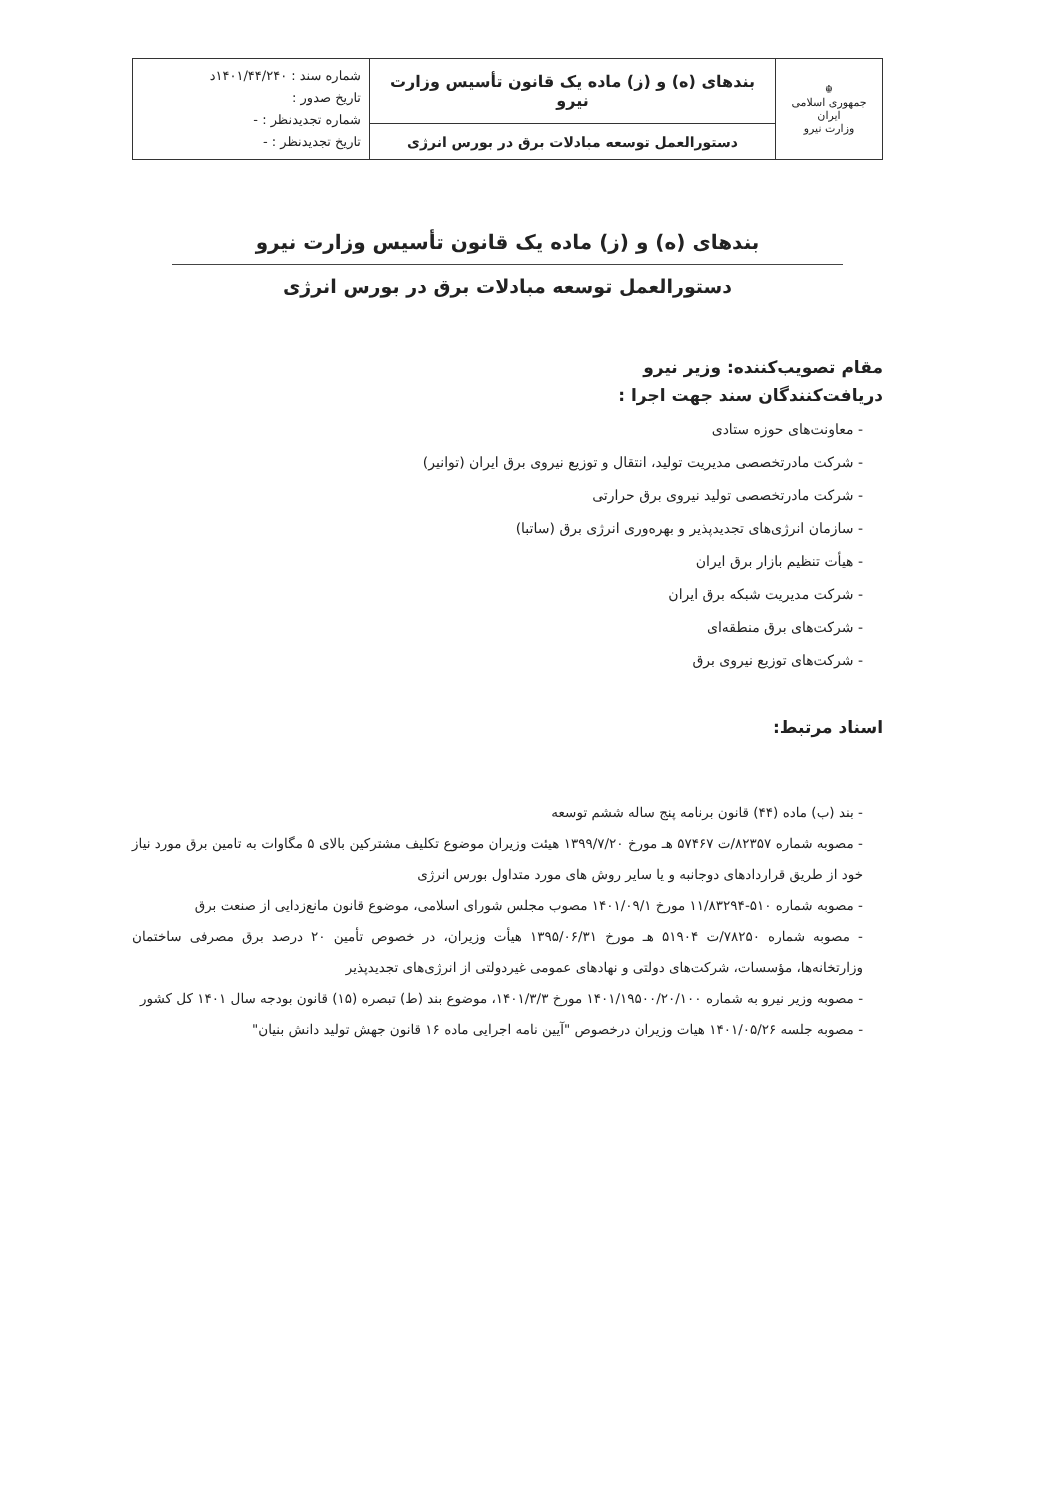| ☬ جمهوری اسلامی ایران وزارت نیرو | بندهای (ه) و (ز) ماده یک قانون تأسیس وزارت نیرو | شماره سند : ۱۴۰۱/۴۴/۲۴۰د تاریخ صدور : شماره تجدیدنظر : - تاریخ تجدیدنظر : - |
| | دستورالعمل توسعه مبادلات برق در بورس انرژی | |
بندهای (ه) و (ز) ماده یک قانون تأسیس وزارت نیرو
دستورالعمل توسعه مبادلات برق در بورس انرژی
مقام تصویب‌کننده: وزیر نیرو
دریافت‌کنندگان سند جهت اجرا :
- معاونت‌های حوزه ستادی
- شرکت مادرتخصصی مدیریت تولید، انتقال و توزیع نیروی برق ایران (توانیر)
- شرکت مادرتخصصی تولید نیروی برق حرارتی
- سازمان انرژی‌های تجدیدپذیر و بهره‌وری انرژی برق (ساتبا)
- هیأت تنظیم بازار برق ایران
- شرکت مدیریت شبکه برق ایران
- شرکت‌های برق منطقه‌ای
- شرکت‌های توزیع نیروی برق
اسناد مرتبط:
- بند (ب) ماده (۴۴) قانون برنامه پنج ساله ششم توسعه
- مصوبه شماره ۸۲۳۵۷/ت ۵۷۴۶۷ هـ مورخ ۱۳۹۹/۷/۲۰ هیئت وزیران موضوع تکلیف مشترکین بالای ۵ مگاوات به تامین برق مورد نیاز خود از طریق قراردادهای دوجانبه و یا سایر روش های مورد متداول بورس انرژی
- مصوبه شماره ۵۱۰-۱۱/۸۳۲۹۴ مورخ ۱۴۰۱/۰۹/۱ مصوب مجلس شورای اسلامی، موضوع قانون مانع‌زدایی از صنعت برق
- مصوبه شماره ۷۸۲۵۰/ت ۵۱۹۰۴ هـ مورخ ۱۳۹۵/۰۶/۳۱ هیأت وزیران، در خصوص تأمین ۲۰ درصد برق مصرفی ساختمان وزارتخانه‌ها، مؤسسات، شرکت‌های دولتی و نهادهای عمومی غیردولتی از انرژی‌های تجدیدپذیر
- مصوبه وزیر نیرو به شماره ۱۴۰۱/۱۹۵۰۰/۲۰/۱۰۰ مورخ ۱۴۰۱/۳/۳، موضوع بند (ط) تبصره (۱۵) قانون بودجه سال ۱۴۰۱ کل کشور
- مصوبه جلسه ۱۴۰۱/۰۵/۲۶ هیات وزیران درخصوص "آیین نامه اجرایی ماده ۱۶ قانون جهش تولید دانش بنیان"